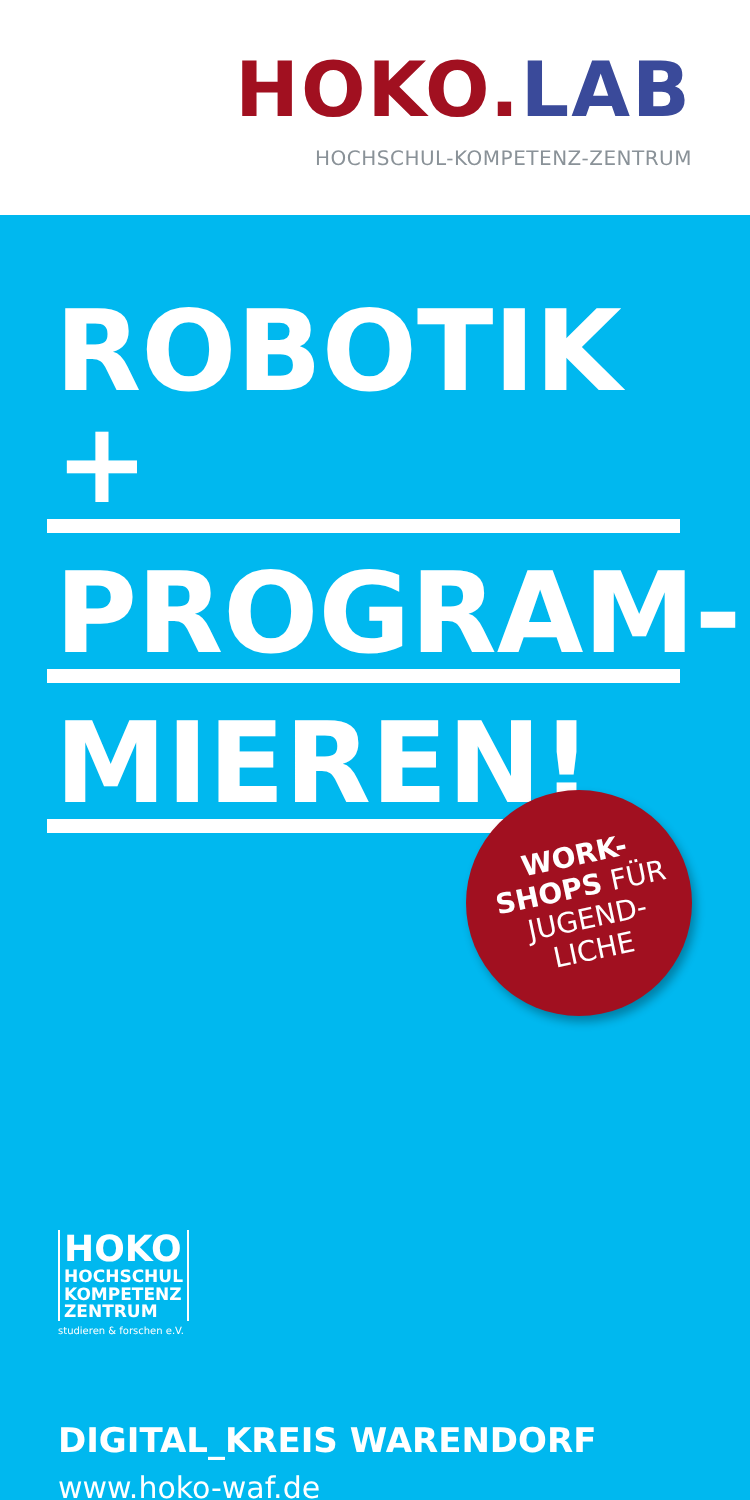HOKO.LAB
HOCHSCHUL-KOMPETENZ-ZENTRUM
ROBOTIK +
PROGRAM-
MIEREN!
WORK-
SHOPS FÜR
JUGEND-
LICHE
HOKO
HOCHSCHUL
KOMPETENZ
ZENTRUM
studieren & forschen e.V.
DIGITAL_KREIS WARENDORF
www.hoko-waf.de